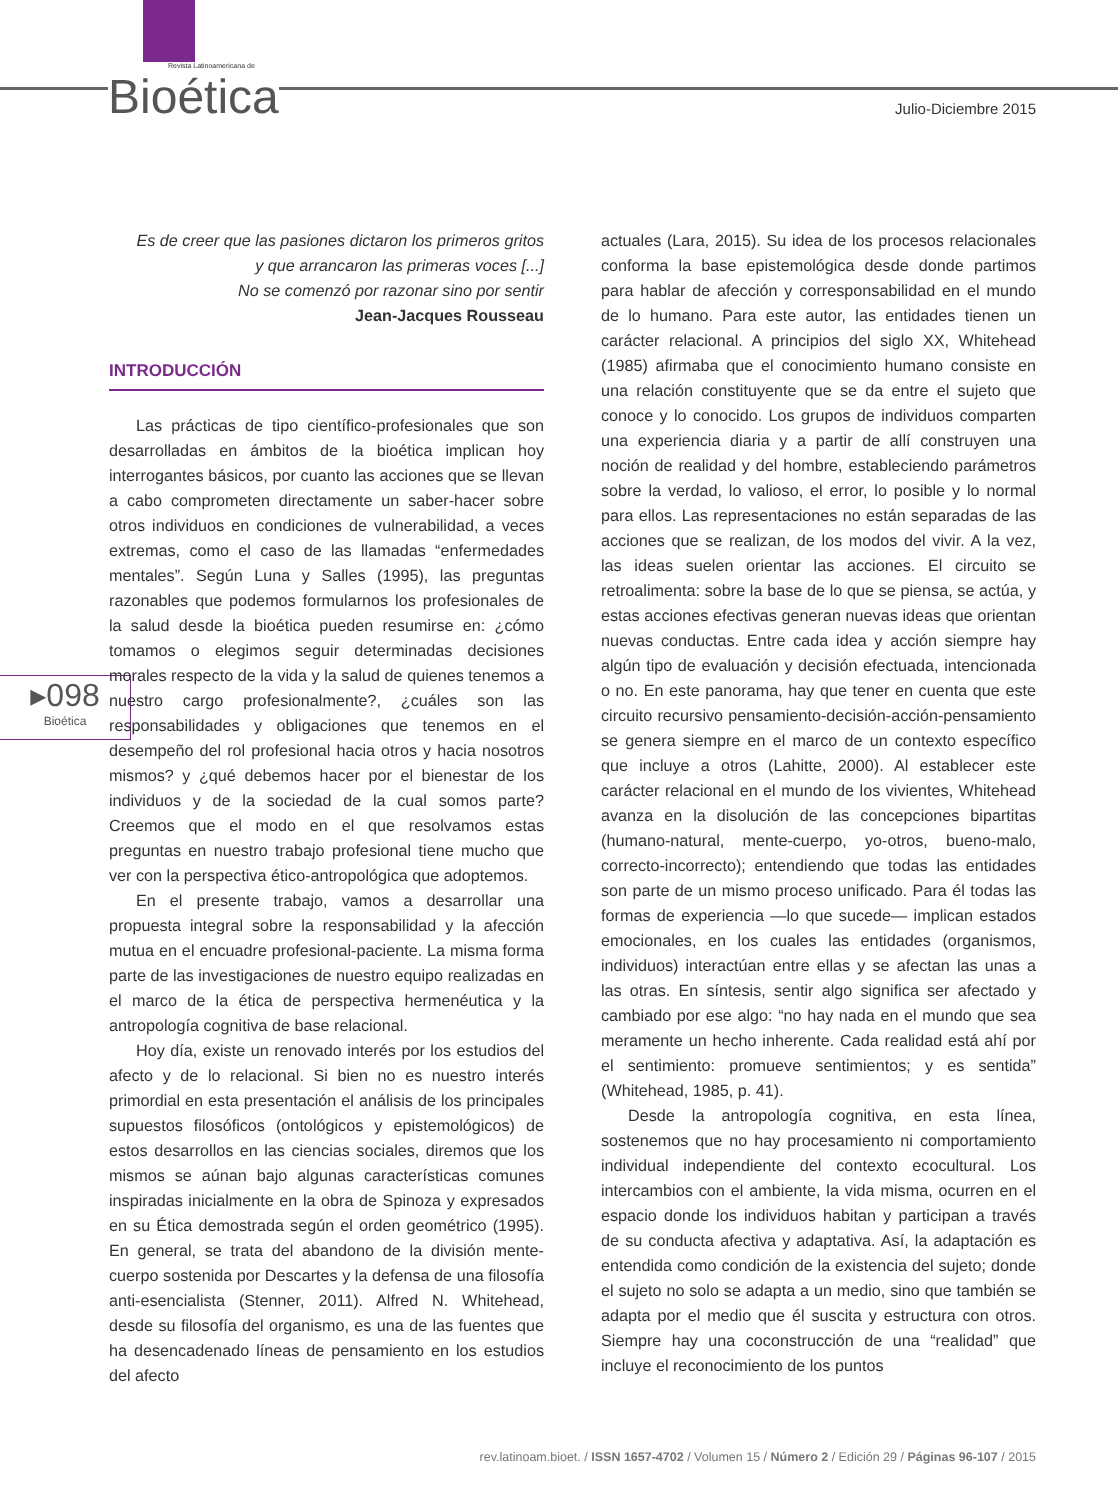Revista Latinoamericana de
Bioética
Julio-Diciembre 2015
▸098
Bioética
Es de creer que las pasiones dictaron los primeros gritos
y que arrancaron las primeras voces [...]
No se comenzó por razonar sino por sentir
Jean-Jacques Rousseau
INTRODUCCIÓN
Las prácticas de tipo científico-profesionales que son desarrolladas en ámbitos de la bioética implican hoy interrogantes básicos, por cuanto las acciones que se llevan a cabo comprometen directamente un saber-hacer sobre otros individuos en condiciones de vulnerabilidad, a veces extremas, como el caso de las llamadas “enfermedades mentales”. Según Luna y Salles (1995), las preguntas razonables que podemos formularnos los profesionales de la salud desde la bioética pueden resumirse en: ¿cómo tomamos o elegimos seguir determinadas decisiones morales respecto de la vida y la salud de quienes tenemos a nuestro cargo profesionalmente?, ¿cuáles son las responsabilidades y obligaciones que tenemos en el desempeño del rol profesional hacia otros y hacia nosotros mismos? y ¿qué debemos hacer por el bienestar de los individuos y de la sociedad de la cual somos parte? Creemos que el modo en el que resolvamos estas preguntas en nuestro trabajo profesional tiene mucho que ver con la perspectiva ético-antropológica que adoptemos.
En el presente trabajo, vamos a desarrollar una propuesta integral sobre la responsabilidad y la afección mutua en el encuadre profesional-paciente. La misma forma parte de las investigaciones de nuestro equipo realizadas en el marco de la ética de perspectiva hermenéutica y la antropología cognitiva de base relacional.
Hoy día, existe un renovado interés por los estudios del afecto y de lo relacional. Si bien no es nuestro interés primordial en esta presentación el análisis de los principales supuestos filosóficos (ontológicos y epistemológicos) de estos desarrollos en las ciencias sociales, diremos que los mismos se aúnan bajo algunas características comunes inspiradas inicialmente en la obra de Spinoza y expresados en su Ética demostrada según el orden geométrico (1995). En general, se trata del abandono de la división mente-cuerpo sostenida por Descartes y la defensa de una filosofía anti-esencialista (Stenner, 2011). Alfred N. Whitehead, desde su filosofía del organismo, es una de las fuentes que ha desencadenado líneas de pensamiento en los estudios del afecto
actuales (Lara, 2015). Su idea de los procesos relacionales conforma la base epistemológica desde donde partimos para hablar de afección y corresponsabilidad en el mundo de lo humano. Para este autor, las entidades tienen un carácter relacional. A principios del siglo XX, Whitehead (1985) afirmaba que el conocimiento humano consiste en una relación constituyente que se da entre el sujeto que conoce y lo conocido. Los grupos de individuos comparten una experiencia diaria y a partir de allí construyen una noción de realidad y del hombre, estableciendo parámetros sobre la verdad, lo valioso, el error, lo posible y lo normal para ellos. Las representaciones no están separadas de las acciones que se realizan, de los modos del vivir. A la vez, las ideas suelen orientar las acciones. El circuito se retroalimenta: sobre la base de lo que se piensa, se actúa, y estas acciones efectivas generan nuevas ideas que orientan nuevas conductas. Entre cada idea y acción siempre hay algún tipo de evaluación y decisión efectuada, intencionada o no. En este panorama, hay que tener en cuenta que este circuito recursivo pensamiento-decisión-acción-pensamiento se genera siempre en el marco de un contexto específico que incluye a otros (Lahitte, 2000). Al establecer este carácter relacional en el mundo de los vivientes, Whitehead avanza en la disolución de las concepciones bipartitas (humano-natural, mente-cuerpo, yo-otros, bueno-malo, correcto-incorrecto); entendiendo que todas las entidades son parte de un mismo proceso unificado. Para él todas las formas de experiencia —lo que sucede— implican estados emocionales, en los cuales las entidades (organismos, individuos) interactúan entre ellas y se afectan las unas a las otras. En síntesis, sentir algo significa ser afectado y cambiado por ese algo: “no hay nada en el mundo que sea meramente un hecho inherente. Cada realidad está ahí por el sentimiento: promueve sentimientos; y es sentida” (Whitehead, 1985, p. 41).
Desde la antropología cognitiva, en esta línea, sostenemos que no hay procesamiento ni comportamiento individual independiente del contexto ecocultural. Los intercambios con el ambiente, la vida misma, ocurren en el espacio donde los individuos habitan y participan a través de su conducta afectiva y adaptativa. Así, la adaptación es entendida como condición de la existencia del sujeto; donde el sujeto no solo se adapta a un medio, sino que también se adapta por el medio que él suscita y estructura con otros. Siempre hay una coconstrucción de una “realidad” que incluye el reconocimiento de los puntos
rev.latinoam.bioet. / ISSN 1657-4702 / Volumen 15 / Número 2 / Edición 29 / Páginas 96-107 / 2015